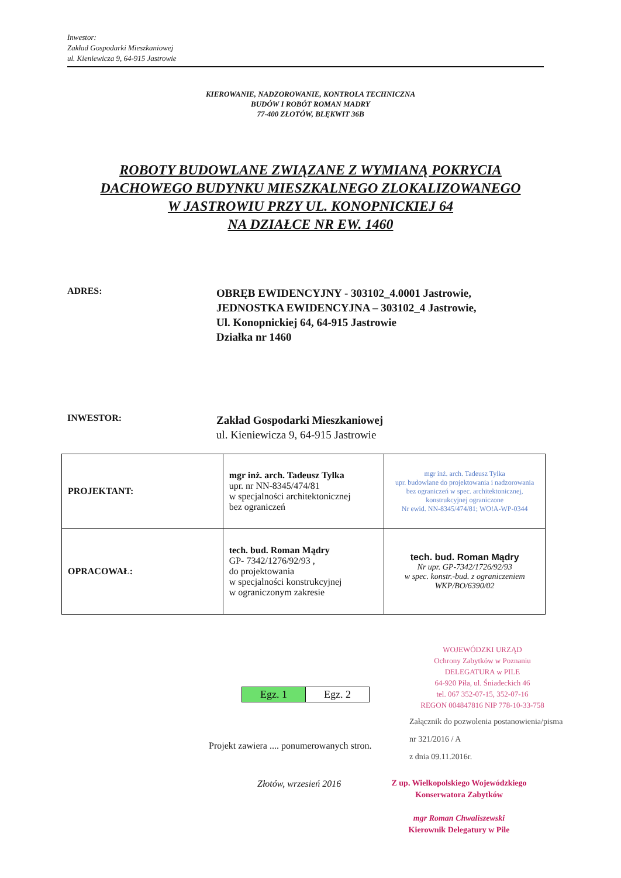Inwestor:
Zakład Gospodarki Mieszkaniowej
ul. Kieniewicza 9, 64-915 Jastrowie
KIEROWANIE, NADZOROWANIE, KONTROLA TECHNICZNA
BUDÓW I ROBÓT ROMAN MADRY
77-400 ZŁOTÓW, BLĘKWIT 36B
ROBOTY BUDOWLANE ZWIĄZANE Z WYMIANĄ POKRYCIA
DACHOWEGO BUDYNKU MIESZKALNEGO ZLOKALIZOWANEGO
W JASTROWIU PRZY UL. KONOPNICKIEJ 64
NA DZIAŁCE NR EW. 1460
ADRES:
OBRĘB EWIDENCYJNY - 303102_4.0001 Jastrowie,
JEDNOSTKA EWIDENCYJNA – 303102_4 Jastrowie,
Ul. Konopnickiej 64, 64-915 Jastrowie
Działka nr 1460
INWESTOR:
Zakład Gospodarki Mieszkaniowej
ul. Kieniewicza 9, 64-915 Jastrowie
| PROJEKTANT: | mgr inż. arch. Tadeusz Tylka upr. nr NN-8345/474/81 w specjalności architektonicznej bez ograniczeń | mgr inż. arch. Tadeusz Tylka upr. budowlane do projektowania i nadzorowania bez ograniczeń w spec. architektonicznej, konstrukcyjnej ograniczone Nr ewid. NN-8345/474/81; WO!A-WP-0344 |
| OPRACOWAŁ: | tech. bud. Roman Mądry GP- 7342/1276/92/93 , do projektowania w specjalności konstrukcyjnej w ograniczonym zakresie | tech. bud. Roman Mądry Nr upr. GP-7342/1726/92/93 w spec. konstr.-bud. z ograniczeniem WKP/BO/6390/02 |
Egz. 1 Egz. 2
WOJEWÓDZKI URZĄD
Ochrony Zabytków w Poznaniu
DELEGATURA w PILE
64-920 Piła, ul. Śniadeckich 46
tel. 067 352-07-15, 352-07-16
REGON 004847816 NIP 778-10-33-758
Załącznik do pozwolenia postanowienia/pisma
nr 321/2016 / A
z dnia 09.11.2016r.
Projekt zawiera .... ponumerowanych stron.
Złotów, wrzesień 2016
Z up. Wielkopolskiego Wojewódzkiego
Konserwatora Zabytków
mgr Roman Chwaliszewski
Kierownik Delegatury w Pile